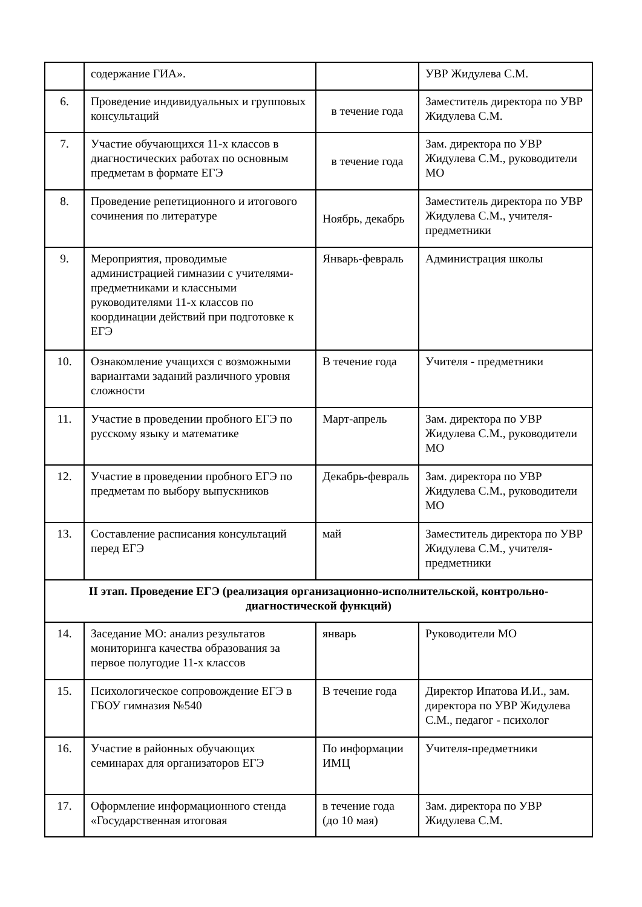| | содержание ГИА». | | УВР Жидулева С.М. |
| 6. | Проведение индивидуальных и групповых консультаций | в течение года | Заместитель директора по УВР Жидулева С.М. |
| 7. | Участие обучающихся 11-х классов в диагностических работах по основным предметам в формате ЕГЭ | в течение года | Зам. директора по УВР Жидулева С.М., руководители МО |
| 8. | Проведение репетиционного и итогового сочинения по литературе | Ноябрь, декабрь | Заместитель директора по УВР Жидулева С.М., учителя-предметники |
| 9. | Мероприятия, проводимые администрацией гимназии с учителями-предметниками и классными руководителями 11-х классов по координации действий при подготовке к ЕГЭ | Январь-февраль | Администрация школы |
| 10. | Ознакомление учащихся с возможными вариантами заданий различного уровня сложности | В течение года | Учителя - предметники |
| 11. | Участие в проведении пробного ЕГЭ по русскому языку и математике | Март-апрель | Зам. директора по УВР Жидулева С.М., руководители МО |
| 12. | Участие в проведении пробного ЕГЭ по предметам по выбору выпускников | Декабрь-февраль | Зам. директора по УВР Жидулева С.М., руководители МО |
| 13. | Составление расписания консультаций перед ЕГЭ | май | Заместитель директора по УВР Жидулева С.М., учителя-предметники |
| II этап. Проведение ЕГЭ (реализация организационно-исполнительской, контрольно-диагностической функций) | | | |
| 14. | Заседание МО: анализ результатов мониторинга качества образования за первое полугодие 11-х классов | январь | Руководители МО |
| 15. | Психологическое сопровождение ЕГЭ в ГБОУ гимназия №540 | В течение года | Директор Ипатова И.И., зам. директора по УВР Жидулева С.М., педагог - психолог |
| 16. | Участие в районных обучающих семинарах для организаторов ЕГЭ | По информации ИМЦ | Учителя-предметники |
| 17. | Оформление информационного стенда «Государственная итоговая | в течение года (до 10 мая) | Зам. директора по УВР Жидулева С.М. |